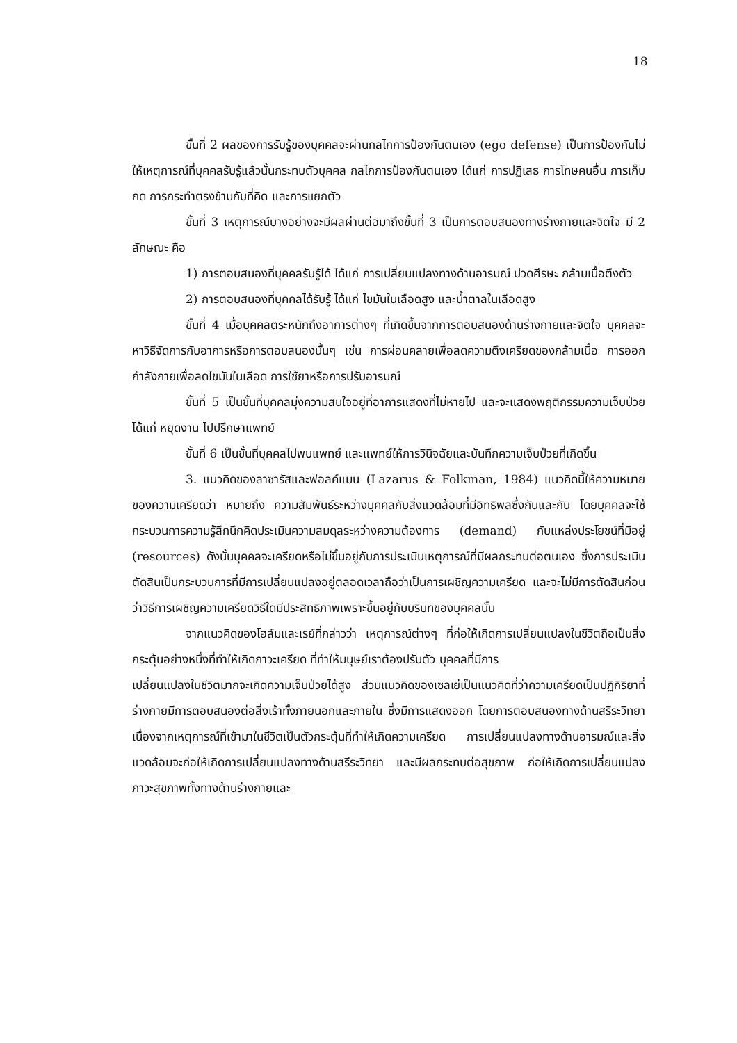18
ขั้นที่ 2 ผลของการรับรู้ของบุคคลจะผ่านกลไกการป้องกันตนเอง (ego defense) เป็นการป้องกันไม่ให้เหตุการณ์ที่บุคคลรับรู้แล้วนั้นกระทบตัวบุคคล กลไกการป้องกันตนเอง ได้แก่ การปฏิเสธ การโทษคนอื่น การเก็บกด การกระทำตรงข้ามกับที่คิด และการแยกตัว
ขั้นที่ 3 เหตุการณ์บางอย่างจะมีผลผ่านต่อมาถึงขั้นที่ 3 เป็นการตอบสนองทางร่างกายและจิตใจ มี 2 ลักษณะ คือ
1) การตอบสนองที่บุคคลรับรู้ได้ ได้แก่ การเปลี่ยนแปลงทางด้านอารมณ์ ปวดศีรษะ กล้ามเนื้อตึงตัว
2) การตอบสนองที่บุคคลได้รับรู้ ได้แก่ ไขมันในเลือดสูง และน้ำตาลในเลือดสูง
ขั้นที่ 4 เมื่อบุคคลตระหนักถึงอาการต่างๆ ที่เกิดขึ้นจากการตอบสนองด้านร่างกายและจิตใจ บุคคลจะหาวิธีจัดการกับอาการหรือการตอบสนองนั้นๆ เช่น การผ่อนคลายเพื่อลดความตึงเครียดของกล้ามเนื้อ การออกกำลังกายเพื่อลดไขมันในเลือด การใช้ยาหรือการปรับอารมณ์
ขั้นที่ 5 เป็นขั้นที่บุคคลมุ่งความสนใจอยู่ที่อาการแสดงที่ไม่หายไป และจะแสดงพฤติกรรมความเจ็บป่วย ได้แก่ หยุดงาน ไปปรึกษาแพทย์
ขั้นที่ 6 เป็นขั้นที่บุคคลไปพบแพทย์ และแพทย์ให้การวินิจฉัยและบันทึกความเจ็บป่วยที่เกิดขึ้น
3. แนวคิดของลาซารัสและฟอลค์แมน (Lazarus & Folkman, 1984) แนวคิดนี้ให้ความหมายของความเครียดว่า หมายถึง ความสัมพันธ์ระหว่างบุคคลกับสิ่งแวดล้อมที่มีอิทธิพลซึ่งกันและกัน โดยบุคคลจะใช้กระบวนการความรู้สึกนึกคิดประเมินความสมดุลระหว่างความต้องการ (demand) กับแหล่งประโยชน์ที่มีอยู่ (resources) ดังนั้นบุคคลจะเครียดหรือไม่ขึ้นอยู่กับการประเมินเหตุการณ์ที่มีผลกระทบต่อตนเอง ซึ่งการประเมินตัดสินเป็นกระบวนการที่มีการเปลี่ยนแปลงอยู่ตลอดเวลาถือว่าเป็นการเผชิญความเครียด และจะไม่มีการตัดสินก่อนว่าวิธีการเผชิญความเครียดวิธีใดมีประสิทธิภาพเพราะขึ้นอยู่กับบริบทของบุคคลนั้น
จากแนวคิดของโฮล์มและเรย์ที่กล่าวว่า เหตุการณ์ต่างๆ ที่ก่อให้เกิดการเปลี่ยนแปลงในชีวิตถือเป็นสิ่งกระตุ้นอย่างหนึ่งที่ทำให้เกิดภาวะเครียด ที่ทำให้มนุษย์เราต้องปรับตัว บุคคลที่มีการ
เปลี่ยนแปลงในชีวิตมากจะเกิดความเจ็บป่วยได้สูง ส่วนแนวคิดของเซลเย่เป็นแนวคิดที่ว่าความเครียดเป็นปฏิกิริยาที่ร่างกายมีการตอบสนองต่อสิ่งเร้าทั้งภายนอกและภายใน ซึ่งมีการแสดงออก โดยการตอบสนองทางด้านสรีระวิทยา เนื่องจากเหตุการณ์ที่เข้ามาในชีวิตเป็นตัวกระตุ้นที่ทำให้เกิดความเครียด การเปลี่ยนแปลงทางด้านอารมณ์และสิ่งแวดล้อมจะก่อให้เกิดการเปลี่ยนแปลงทางด้านสรีระวิทยา และมีผลกระทบต่อสุขภาพ ก่อให้เกิดการเปลี่ยนแปลงภาวะสุขภาพทั้งทางด้านร่างกายและ